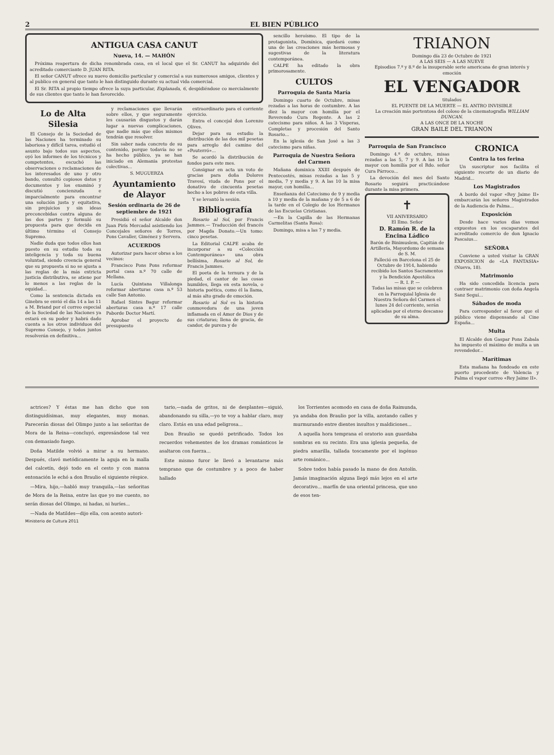2 EL BIEN PÚBLICO
ANTIGUA CASA CANUT
Nueva, 14. — MAHÓN
Próxima reapertura de dicha renombrada casa, en el local que el Sr. CANUT ha adquirido del acreditado comerciante D. JUAN RITA.
El señor CANUT ofrece su nuevo domicilio particular y comercial a sus numerosos amigos, clientes y al publico en general que tanto le han distinguido durante su actual vida comercial.
El Sr. RITA al propio tiempo ofrece la suya particular, Explanada, 6, despidiéndose co mercialmente de sus clientes que tanto le han favorecido.
Lo de Alta Silesia
El Consejo de la Sociedad de las Naciones ha terminado su laboriosa y difícil tarea, estudió el asunto bajo todos sus aspectos, oyó los informes de los técnicos y competentes, escuchó las observaciones o reclamaciones de los interesados de uno y otro bando, consultó copiosos datos y documentos y los examinó y discutió concienzuda e imparcialmente para encontrar una solución justa y equitativa, sin prejuicios y sin ideas preconcebidas contra alguna de las dos partes y formuló su propuesta para que decida en último término el Consejo Supremo.
Nadie duda que todos ellos han puesto en su estudio toda su inteligencia y toda su buena voluntad, siendo creencia general que su propuesta si no se ajusta a las reglas de la más extricta justicia distributiva, se atiene por lo menos a las reglas de la equidad...
Como la sentencia dictada en Ginebra se envió el día 14 a las 11 a M. Briand por el correo especial de la Sociedad de las Naciones ya estará en su poder y habrá dado cuenta a los otros individuos del Supremo Consejo, y todos juntos resolverán en definitiva...
y reclamaciones que llevarán sobre ellos, y que seguramente les causarán disgustos y darán lugar a nuevas complicaciones, que nadie más que ellos mismos tendrán que resolver.
Sin saber nada concreto de su contenido, porque todavía no se ha hecho público, ya se han iniciado en Alemania protestas colectivas...
S. MUGUERZA
Ayuntamiento de Alayor
Sesión ordinaria de 26 de septiembre de 1921
Presidió el señor Alcalde don Juan Pirís Mercadal asistiendo los Concejales señores de Torres, Pons Cavaller, Giménez y Servera.
ACUERDOS
Autorizar para hacer obras a los vecinos:
Francisco Pons Pons reformar portal casa n.º 70 calle de Mellana.
Lucía Quintana Villalonga reformar aberturas casa n.º 53 calle San Antonio.
Rafael Sintes Bagur reformar aberturas casa n.º 17 calle Paborde Doctor Martí.
Aprobar el proyecto de presupuesto
extraordinario para el corriente ejercicio.
Entra el concejal don Lorenzo Olives.
Dejar para su estudio la distribución de las dos mil pesetas para arreglo del camino del «Pouterró»...
Se acordó la distribución de fondos para este mes.
Consignar en acta un voto de gracias para doña Dolores Travesí, viuda de Pons por el donativo de cincuenta pesetas hecho a los pobres de esta villa.
Y se levantó la sesión.
Bibliografía
Rosario al Sol, por Francis Jammes.— Traducción del francés por Magda Donato.—Un tomo: cinco pesetas.
La Editorial CALPE acaba de incorporar a su «Colección Contemporánea» una obra bellísima, Rosario al Sol, de Francis Jammes.
El poeta de la ternura y de la piedad, el cantor de las cosas humildes, llega en esta novela, o historia poética, como él la llama, al más alto grado de emoción.
Rosario al Sol es la historia conmovedora de una joven inflamada en el Amor de Dios y de sus criaturas; llena de gracia, de candor, de pureza y de
sencillo heroísmo. El tipo de la protagonista, Domínica, quedará como una de las creaciones más hermosas y sugestivas de la literatura contemporánea.
CALPE ha editado la obra primorosamente.
CULTOS
Parroquia de Santa María
Domingo cuarto de Octubre, misas rezadas a las horas de costumbre. A las diez la mayor con homilía por el Reverendo Cura Regente. A las 2 catecismo para niños. A las 3 Vísperas, Completas y procesión del Santo Rosario...
En la iglesia de San José a las 3 catecismo para niñas.
Parroquia de Nuestra Señora del Carmen
Mañana dominica XXIII después de Pentecostés, misas rezadas a las 5 y media, 7 y media y 9. A las 10 la misa mayor, con homilía...
Enseñanza del Catecismo de 9 y media a 10 y media de la mañana y de 5 a 6 de la tarde en el Colegio de los Hermanos de las Escuelas Cristianas.
—En la Capilla de las Hermanas Carmelitas (Santa Rosa):
Domingo, misa a las 7 y media.
TRIANON
Domingo día 23 de Octubre de 1921
A LAS SEIS — A LAS NUEVE
Episodios 7.º y 8.º de la insuperable serie americana de gran interés y emoción
EL VENGADOR
titulados
EL PUENTE DE LA MUERTE — EL ANTRO INVISIBLE
La creación más portentosa del coloso de la cinematografía WILLIAM DUNCAN.
A LAS ONCE DE LA NOCHE
GRAN BAILE DEL TRIANON
Parroquia de San Francisco
Domingo 4.º de octubre, misas rezadas a las 5, 7 y 9. A las 10 la mayor con homilía por el Rdo. señor Cura Párroco...
La devoción del mes del Santo Rosario seguirá practicándose durante la misa primera.
✝
VII ANIVERSARIO
El Ilmo. Señor
D. Ramón R. de la Encina Ládico
Barón de Binimuslem, Capitán de Artillería, Mayordomo de semana de S. M.
Falleció en Barcelona el 25 de Octubre de 1914, habiendo recibido los Santos Sacramentos y la Bendición Apostólica
— R. I. P. —
Todas las misas que se celebren en la Parroquial Iglesia de Nuestra Señora del Carmen el lunes 24 del corriente, serán aplicadas por el eterno descanso de su alma.
CRONICA
Contra la tos ferina
Un suscriptor nos facilita el siguiente recorte de un diario de Madrid...
Los Magistrados
A bordo del vapor «Rey Jaime II» embarcarán los señores Magistrados de la Audiencia de Palma...
Exposición
Desde hace varios días vemos expuestos en los escaparates del acreditado comercio de don Ignacio Pascaius...
SEÑORA
Conviene a usted visitar la GRAN EXPOSICION de «LA FANTASIA» (Nueva, 18).
Matrimonio
Ha sido concedida licencia para contraer matrimonio con doña Angela Sanz Seguí...
Sábados de moda
Para corresponder al favor que el público viene dispensando al Cine España...
Multa
El Alcalde don Gaspar Pons Zabala ha impuesto el máximo de multa a un revendedor...
Marítimas
Esta mañana ha fondeado en este puerto procedente de Valencia y Palma el vapor correo «Rey Jaime II».
actrices? Y éstas me han dicho que son distinguidísimas, muy elegantes, muy monas. Parecerán diosas del Olimpo junto a las señoritas de Mora de la Reina—concluyó, expresándose tal vez con demasiado fuego.
Doña Matilde volvió a mirar a su hermano. Después, clavó metódicamente la aguja en la malla del calcetín, dejó todo en el cesto y con mansa entonación le echó a don Braulio el siguiente réspice.
—Mira, hijo,—habló muy tranquila,—las señoritas de Mora de la Reina, entre las que yo me cuento, no serán diosas del Olimpo, ni hadas, ni huríes...
—Nada de Matildes—dijo ella, con acento autori-
tario,—nada de gritos, ni de desplantes—siguió, abandonando su silla,—yo te voy a hablar claro, muy claro. Estás en una edad peligrosa...
Don Braulio se quedó petrificado. Todos los recuerdos vehementes de los dramas románticos le asaltaron con fuerza...
Este mismo furor le llevó a levantarse más temprano que de costumbre y a poco de haber hallado
los Torrientes acomodo en casa de doña Raimunda, ya andaba don Braulio por la villa, azotando calles y murmurando entre dientes insultos y maldiciones...
A aquella hora temprana el oratorio aun guardaba sombras en su recinto. Era una iglesia pequeña, de piedra amarilla, tallada toscamente por el ingénuo arte románico...
Sobre todos había pasado la mano de don Antolín. Jamás imaginación alguna llegó más lejos en el arte decorativo... marfín de una oriental princesa, que uno de esos ten-
Ministerio de Cultura 2011